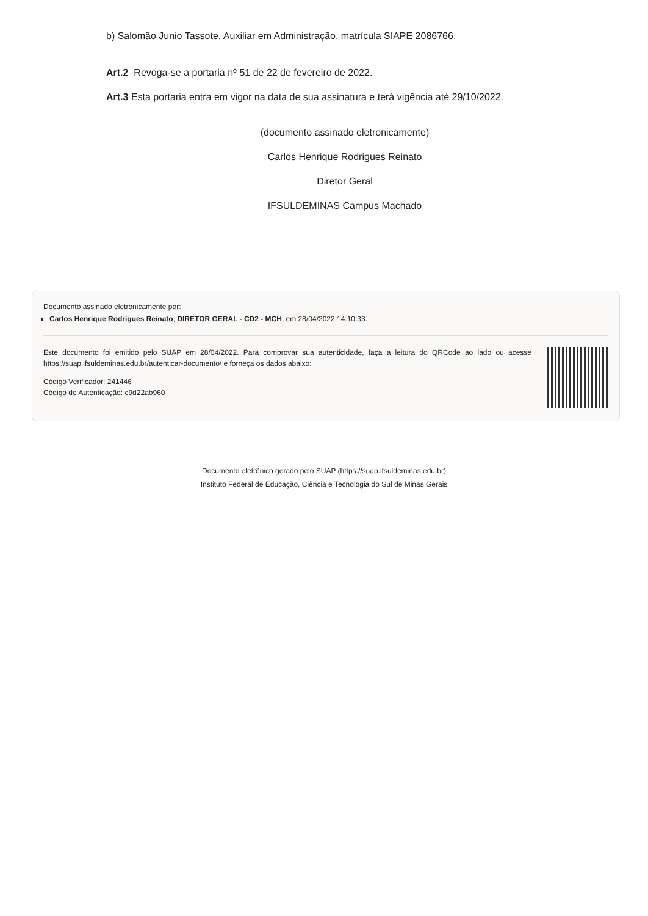b) Salomão Junio Tassote, Auxiliar em Administração, matrícula SIAPE 2086766.
Art.2 Revoga-se a portaria nº 51 de 22 de fevereiro de 2022.
Art.3 Esta portaria entra em vigor na data de sua assinatura e terá vigência até 29/10/2022.
(documento assinado eletronicamente)
Carlos Henrique Rodrigues Reinato
Diretor Geral
IFSULDEMINAS Campus Machado
Documento assinado eletronicamente por:
Carlos Henrique Rodrigues Reinato, DIRETOR GERAL - CD2 - MCH, em 28/04/2022 14:10:33.
Este documento foi emitido pelo SUAP em 28/04/2022. Para comprovar sua autenticidade, faça a leitura do QRCode ao lado ou acesse https://suap.ifsuldeminas.edu.br/autenticar-documento/ e forneça os dados abaixo:
Código Verificador: 241446
Código de Autenticação: c9d22ab960
Documento eletrônico gerado pelo SUAP (https://suap.ifsuldeminas.edu.br)
Instituto Federal de Educação, Ciência e Tecnologia do Sul de Minas Gerais